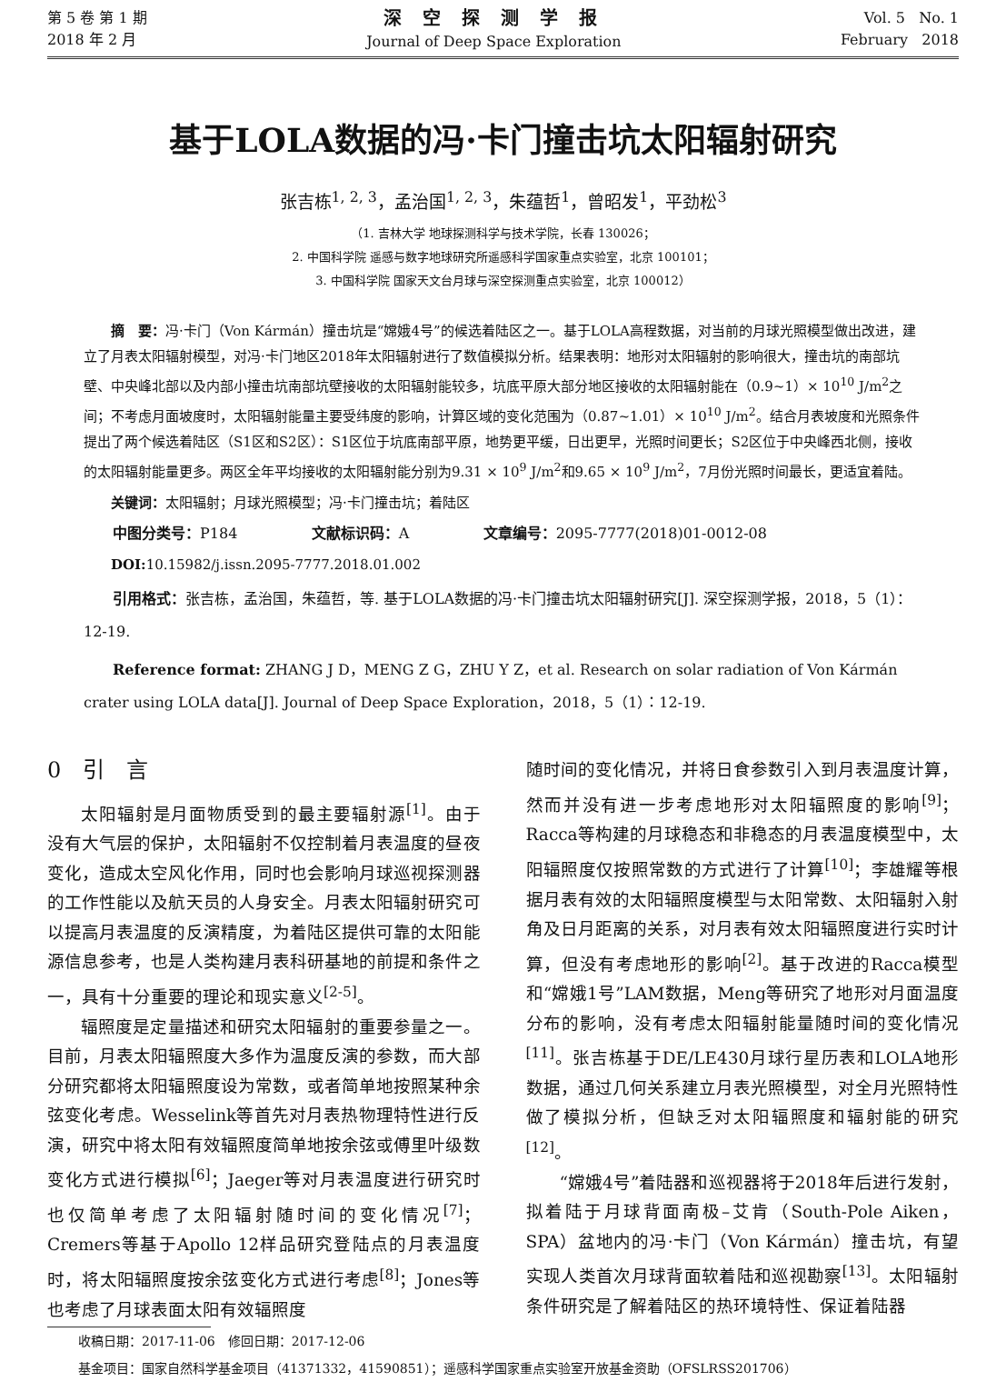第 5 卷 第 1 期
2018 年 2 月
深 空 探 测 学 报
Journal of Deep Space Exploration
Vol. 5 No. 1
February 2018
基于LOLA数据的冯·卡门撞击坑太阳辐射研究
张吉栋<sup>1, 2, 3</sup>，孟治国<sup>1, 2, 3</sup>，朱蕴哲<sup>1</sup>，曾昭发<sup>1</sup>，平劲松<sup>3</sup>
（1. 吉林大学 地球探测科学与技术学院，长春 130026；
2. 中国科学院 遥感与数字地球研究所遥感科学国家重点实验室，北京 100101；
3. 中国科学院 国家天文台月球与深空探测重点实验室，北京 100012）
摘　要：冯·卡门（Von Kármán）撞击坑是“嫦娥4号”的候选着陆区之一。基于LOLA高程数据，对当前的月球光照模型做出改进，建立了月表太阳辐射模型，对冯·卡门地区2018年太阳辐射进行了数值模拟分析。结果表明：地形对太阳辐射的影响很大，撞击坑的南部坑壁、中央峰北部以及内部小撞击坑南部坑壁接收的太阳辐射能较多，坑底平原大部分地区接收的太阳辐射能在（0.9~1）× 10<sup>10</sup> J/m<sup>2</sup>之间；不考虑月面坡度时，太阳辐射能量主要受纬度的影响，计算区域的变化范围为（0.87~1.01）× 10<sup>10</sup> J/m<sup>2</sup>。结合月表坡度和光照条件提出了两个候选着陆区（S1区和S2区）：S1区位于坑底南部平原，地势更平缓，日出更早，光照时间更长；S2区位于中央峰西北侧，接收的太阳辐射能量更多。两区全年平均接收的太阳辐射能分别为9.31 × 10<sup>9</sup> J/m<sup>2</sup>和9.65 × 10<sup>9</sup> J/m<sup>2</sup>，7月份光照时间最长，更适宜着陆。
关键词：太阳辐射；月球光照模型；冯·卡门撞击坑；着陆区
中图分类号：P184 文献标识码：A 文章编号：2095-7777(2018)01-0012-08
DOI: 10.15982/j.issn.2095-7777.2018.01.002
引用格式：张吉栋，孟治国，朱蕴哲，等. 基于LOLA数据的冯·卡门撞击坑太阳辐射研究[J]. 深空探测学报，2018，5（1）：12-19.
Reference format: ZHANG J D，MENG Z G，ZHU Y Z，et al. Research on solar radiation of Von Kármán crater using LOLA data[J]. Journal of Deep Space Exploration，2018，5（1）：12-19.
0　引　言
太阳辐射是月面物质受到的最主要辐射源<sup>[1]</sup>。由于没有大气层的保护，太阳辐射不仅控制着月表温度的昼夜变化，造成太空风化作用，同时也会影响月球巡视探测器的工作性能以及航天员的人身安全。月表太阳辐射研究可以提高月表温度的反演精度，为着陆区提供可靠的太阳能源信息参考，也是人类构建月表科研基地的前提和条件之一，具有十分重要的理论和现实意义<sup>[2-5]</sup>。
辐照度是定量描述和研究太阳辐射的重要参量之一。目前，月表太阳辐照度大多作为温度反演的参数，而大部分研究都将太阳辐照度设为常数，或者简单地按照某种余弦变化考虑。Wesselink等首先对月表热物理特性进行反演，研究中将太阳有效辐照度简单地按余弦或傅里叶级数变化方式进行模拟<sup>[6]</sup>；Jaeger等对月表温度进行研究时也仅简单考虑了太阳辐射随时间的变化情况<sup>[7]</sup>；Cremers等基于Apollo 12样品研究登陆点的月表温度时，将太阳辐照度按余弦变化方式进行考虑<sup>[8]</sup>；Jones等也考虑了月球表面太阳有效辐照度
随时间的变化情况，并将日食参数引入到月表温度计算，然而并没有进一步考虑地形对太阳辐照度的影响<sup>[9]</sup>；Racca等构建的月球稳态和非稳态的月表温度模型中，太阳辐照度仅按照常数的方式进行了计算<sup>[10]</sup>；李雄耀等根据月表有效的太阳辐照度模型与太阳常数、太阳辐射入射角及日月距离的关系，对月表有效太阳辐照度进行实时计算，但没有考虑地形的影响<sup>[2]</sup>。基于改进的Racca模型和“嫦娥1号”LAM数据，Meng等研究了地形对月面温度分布的影响，没有考虑太阳辐射能量随时间的变化情况<sup>[11]</sup>。张吉栋基于DE/LE430月球行星历表和LOLA地形数据，通过几何关系建立月表光照模型，对全月光照特性做了模拟分析，但缺乏对太阳辐照度和辐射能的研究<sup>[12]</sup>。
“嫦娥4号”着陆器和巡视器将于2018年后进行发射，拟着陆于月球背面南极–艾肯（South-Pole Aiken，SPA）盆地内的冯·卡门（Von Kármán）撞击坑，有望实现人类首次月球背面软着陆和巡视勘察<sup>[13]</sup>。太阳辐射条件研究是了解着陆区的热环境特性、保证着陆器
收稿日期：2017-11-06　修回日期：2017-12-06
基金项目：国家自然科学基金项目（41371332，41590851）；遥感科学国家重点实验室开放基金资助（OFSLRSS201706）